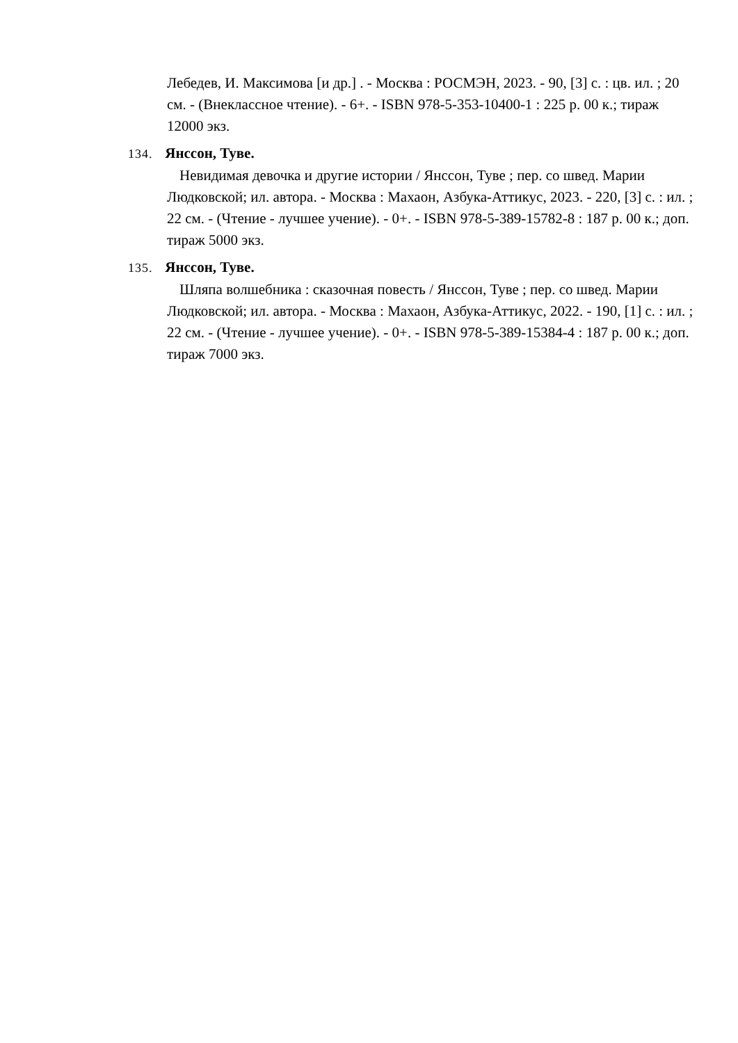Лебедев, И. Максимова [и др.] . - Москва : РОСМЭН, 2023. - 90, [3] с. : цв. ил. ; 20 см. - (Внеклассное чтение). - 6+. - ISBN 978-5-353-10400-1 : 225 р. 00 к.; тираж 12000 экз.
134. Янссон, Туве.
Невидимая девочка и другие истории / Янссон, Туве ; пер. со швед. Марии Людковской; ил. автора. - Москва : Махаон, Азбука-Аттикус, 2023. - 220, [3] с. : ил. ; 22 см. - (Чтение - лучшее учение). - 0+. - ISBN 978-5-389-15782-8 : 187 р. 00 к.; доп. тираж 5000 экз.
135. Янссон, Туве.
Шляпа волшебника : сказочная повесть / Янссон, Туве ; пер. со швед. Марии Людковской; ил. автора. - Москва : Махаон, Азбука-Аттикус, 2022. - 190, [1] с. : ил. ; 22 см. - (Чтение - лучшее учение). - 0+. - ISBN 978-5-389-15384-4 : 187 р. 00 к.; доп. тираж 7000 экз.